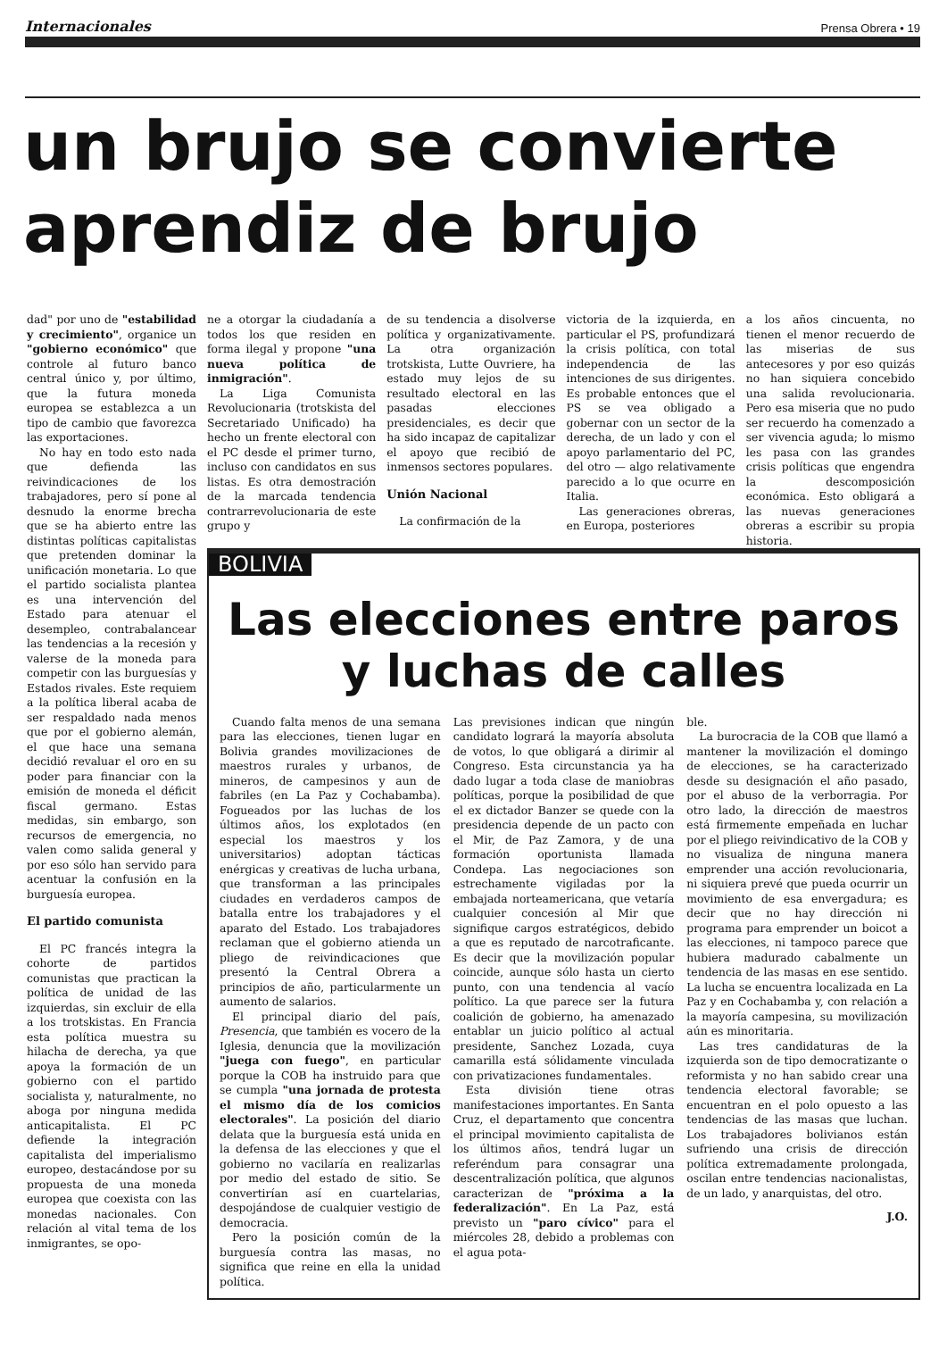Internacionales Prensa Obrera • 19
un brujo se convierte aprendiz de brujo
dad" por uno de "estabilidad y crecimiento", organice un "gobierno económico" que controle al futuro banco central único y, por último, que la futura moneda europea se establezca a un tipo de cambio que favorezca las exportaciones.
No hay en todo esto nada que defienda las reivindicaciones de los trabajadores, pero sí pone al desnudo la enorme brecha que se ha abierto entre las distintas políticas capitalistas que pretenden dominar la unificación monetaria. Lo que el partido socialista plantea es una intervención del Estado para atenuar el desempleo, contrabalancear las tendencias a la recesión y valerse de la moneda para competir con las burguesías y Estados rivales. Este requiem a la política liberal acaba de ser respaldado nada menos que por el gobierno alemán, el que hace una semana decidió revaluar el oro en su poder para financiar con la emisión de moneda el déficit fiscal germano. Estas medidas, sin embargo, son recursos de emergencia, no valen como salida general y por eso sólo han servido para acentuar la confusión en la burguesía europea.
El partido comunista
El PC francés integra la cohorte de partidos comunistas que practican la política de unidad de las izquierdas, sin excluir de ella a los trotskistas. En Francia esta política muestra su hilacha de derecha, ya que apoya la formación de un gobierno con el partido socialista y, naturalmente, no aboga por ninguna medida anticapitalista. El PC defiende la integración capitalista del imperialismo europeo, destacándose por su propuesta de una moneda europea que coexista con las monedas nacionales. Con relación al vital tema de los inmigrantes, se opo-
ne a otorgar la ciudadanía a todos los que residen en forma ilegal y propone "una nueva política de inmigración".
La Liga Comunista Revolucionaria (trotskista del Secretariado Unificado) ha hecho un frente electoral con el PC desde el primer turno, incluso con candidatos en sus listas. Es otra demostración de la marcada tendencia contrarrevolucionaria de este grupo y
de su tendencia a disolverse política y organizativamente. La otra organización trotskista, Lutte Ouvriere, ha estado muy lejos de su resultado electoral en las pasadas elecciones presidenciales, es decir que ha sido incapaz de capitalizar el apoyo que recibió de inmensos sectores populares.
Unión Nacional
La confirmación de la
victoria de la izquierda, en particular el PS, profundizará la crisis política, con total independencia de las intenciones de sus dirigentes. Es probable entonces que el PS se vea obligado a gobernar con un sector de la derecha, de un lado y con el apoyo parlamentario del PC, del otro — algo relativamente parecido a lo que ocurre en Italia.
Las generaciones obreras, en Europa, posteriores
a los años cincuenta, no tienen el menor recuerdo de las miserias de sus antecesores y por eso quizás no han siquiera concebido una salida revolucionaria. Pero esa miseria que no pudo ser recuerdo ha comenzado a ser vivencia aguda; lo mismo les pasa con las grandes crisis políticas que engendra la descomposición económica. Esto obligará a las nuevas generaciones obreras a escribir su propia historia.
BOLIVIA
Las elecciones entre paros y luchas de calles
Cuando falta menos de una semana para las elecciones, tienen lugar en Bolivia grandes movilizaciones de maestros rurales y urbanos, de mineros, de campesinos y aun de fabriles (en La Paz y Cochabamba). Fogueados por las luchas de los últimos años, los explotados (en especial los maestros y los universitarios) adoptan tácticas enérgicas y creativas de lucha urbana, que transforman a las principales ciudades en verdaderos campos de batalla entre los trabajadores y el aparato del Estado. Los trabajadores reclaman que el gobierno atienda un pliego de reivindicaciones que presentó la Central Obrera a principios de año, particularmente un aumento de salarios.
El principal diario del país, Presencia, que también es vocero de la Iglesia, denuncia que la movilización "juega con fuego", en particular porque la COB ha instruido para que se cumpla "una jornada de protesta el mismo día de los comicios electorales". La posición del diario delata que la burguesía está unida en la defensa de las elecciones y que el gobierno no vacilaría en realizarlas por medio del estado de sitio. Se convertirían así en cuartelarias, despojándose de cualquier vestigio de democracia.
Pero la posición común de la burguesía contra las masas, no significa que reine en ella la unidad política.
Las previsiones indican que ningún candidato logrará la mayoría absoluta de votos, lo que obligará a dirimir al Congreso. Esta circunstancia ya ha dado lugar a toda clase de maniobras políticas, porque la posibilidad de que el ex dictador Banzer se quede con la presidencia depende de un pacto con el Mir, de Paz Zamora, y de una formación oportunista llamada Condepa. Las negociaciones son estrechamente vigiladas por la embajada norteamericana, que vetaría cualquier concesión al Mir que signifique cargos estratégicos, debido a que es reputado de narcotraficante. Es decir que la movilización popular coincide, aunque sólo hasta un cierto punto, con una tendencia al vacío político. La que parece ser la futura coalición de gobierno, ha amenazado entablar un juicio político al actual presidente, Sanchez Lozada, cuya camarilla está sólidamente vinculada con privatizaciones fundamentales.
Esta división tiene otras manifestaciones importantes. En Santa Cruz, el departamento que concentra el principal movimiento capitalista de los últimos años, tendrá lugar un referéndum para consagrar una descentralización política, que algunos caracterizan de "próxima a la federalización". En La Paz, está previsto un "paro cívico" para el miércoles 28, debido a problemas con el agua pota-
ble.
La burocracia de la COB que llamó a mantener la movilización el domingo de elecciones, se ha caracterizado desde su designación el año pasado, por el abuso de la verborragia. Por otro lado, la dirección de maestros está firmemente empeñada en luchar por el pliego reivindicativo de la COB y no visualiza de ninguna manera emprender una acción revolucionaria, ni siquiera prevé que pueda ocurrir un movimiento de esa envergadura; es decir que no hay dirección ni programa para emprender un boicot a las elecciones, ni tampoco parece que hubiera madurado cabalmente un tendencia de las masas en ese sentido. La lucha se encuentra localizada en La Paz y en Cochabamba y, con relación a la mayoría campesina, su movilización aún es minoritaria.
Las tres candidaturas de la izquierda son de tipo democratizante o reformista y no han sabido crear una tendencia electoral favorable; se encuentran en el polo opuesto a las tendencias de las masas que luchan. Los trabajadores bolivianos están sufriendo una crisis de dirección política extremadamente prolongada, oscilan entre tendencias nacionalistas, de un lado, y anarquistas, del otro.
J.O.